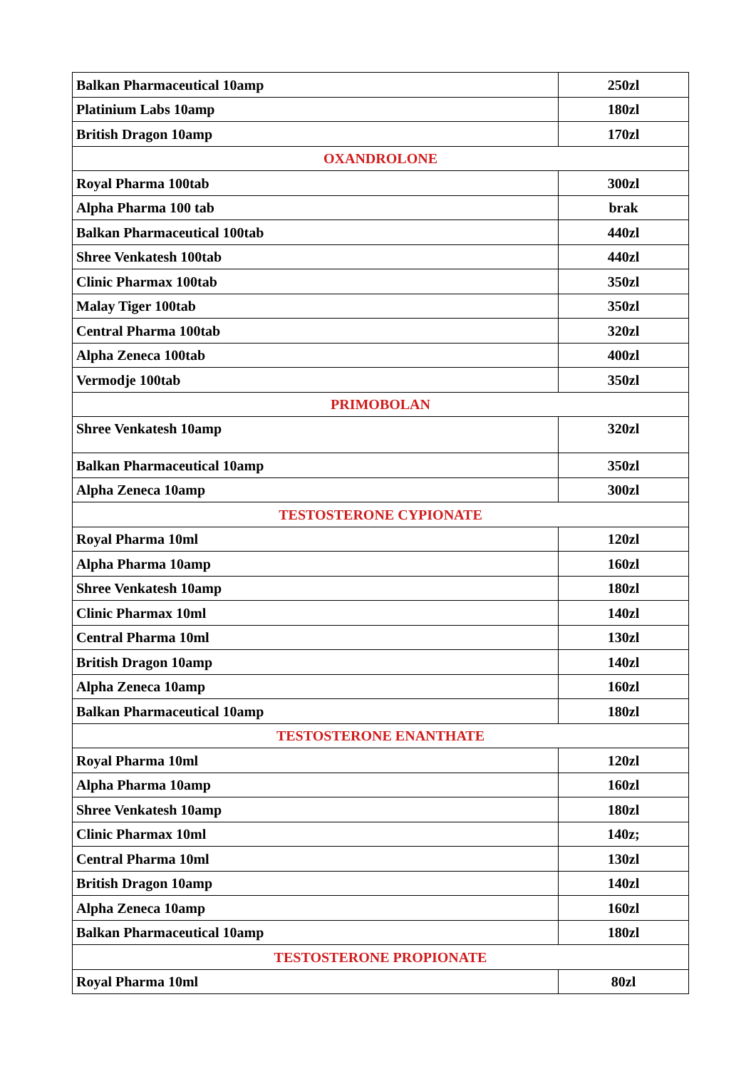| Balkan Pharmaceutical 10amp | 250zl |
| Platinium Labs 10amp | 180zl |
| British Dragon 10amp | 170zl |
| OXANDROLONE | |
| Royal Pharma 100tab | 300zl |
| Alpha Pharma 100 tab | brak |
| Balkan Pharmaceutical 100tab | 440zl |
| Shree Venkatesh 100tab | 440zl |
| Clinic Pharmax 100tab | 350zl |
| Malay Tiger 100tab | 350zl |
| Central Pharma 100tab | 320zl |
| Alpha Zeneca 100tab | 400zl |
| Vermodje 100tab | 350zl |
| PRIMOBOLAN | |
| Shree Venkatesh 10amp | 320zl |
| Balkan Pharmaceutical 10amp | 350zl |
| Alpha Zeneca 10amp | 300zl |
| TESTOSTERONE CYPIONATE | |
| Royal Pharma 10ml | 120zl |
| Alpha Pharma 10amp | 160zl |
| Shree Venkatesh 10amp | 180zl |
| Clinic Pharmax 10ml | 140zl |
| Central Pharma 10ml | 130zl |
| British Dragon 10amp | 140zl |
| Alpha Zeneca 10amp | 160zl |
| Balkan Pharmaceutical 10amp | 180zl |
| TESTOSTERONE ENANTHATE | |
| Royal Pharma 10ml | 120zl |
| Alpha Pharma 10amp | 160zl |
| Shree Venkatesh 10amp | 180zl |
| Clinic Pharmax 10ml | 140z; |
| Central Pharma 10ml | 130zl |
| British Dragon 10amp | 140zl |
| Alpha Zeneca 10amp | 160zl |
| Balkan Pharmaceutical 10amp | 180zl |
| TESTOSTERONE PROPIONATE | |
| Royal Pharma 10ml | 80zl |